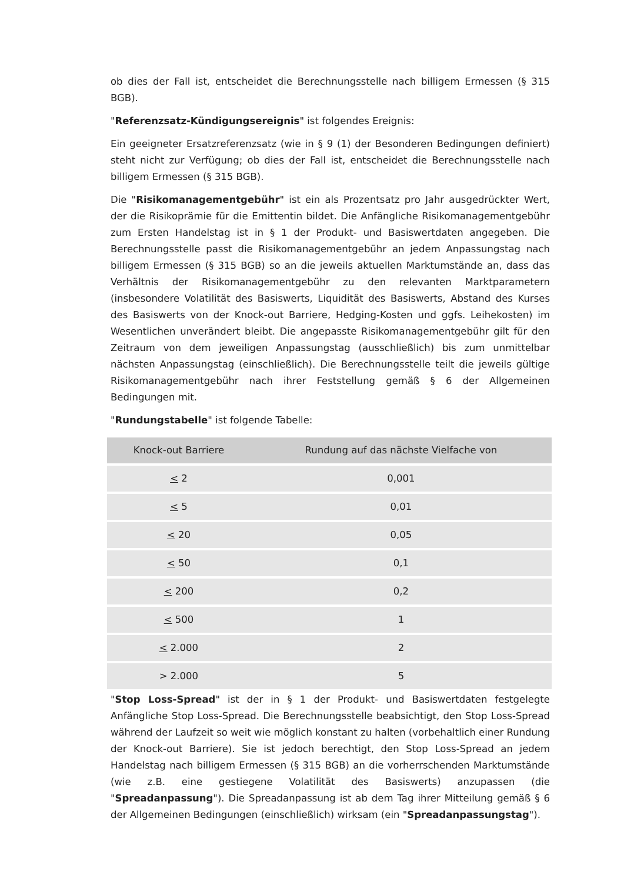ob dies der Fall ist, entscheidet die Berechnungsstelle nach billigem Ermessen (§ 315 BGB).
"Referenzsatz-Kündigungsereignis" ist folgendes Ereignis:
Ein geeigneter Ersatzreferenzsatz (wie in § 9 (1) der Besonderen Bedingungen definiert) steht nicht zur Verfügung; ob dies der Fall ist, entscheidet die Berechnungsstelle nach billigem Ermessen (§ 315 BGB).
Die "Risikomanagementgebühr" ist ein als Prozentsatz pro Jahr ausgedrückter Wert, der die Risikoprämie für die Emittentin bildet. Die Anfängliche Risikomanagementgebühr zum Ersten Handelstag ist in § 1 der Produkt- und Basiswertdaten angegeben. Die Berechnungsstelle passt die Risikomanagementgebühr an jedem Anpassungstag nach billigem Ermessen (§ 315 BGB) so an die jeweils aktuellen Marktumstände an, dass das Verhältnis der Risikomanagementgebühr zu den relevanten Marktparametern (insbesondere Volatilität des Basiswerts, Liquidität des Basiswerts, Abstand des Kurses des Basiswerts von der Knock-out Barriere, Hedging-Kosten und ggfs. Leihekosten) im Wesentlichen unverändert bleibt. Die angepasste Risikomanagementgebühr gilt für den Zeitraum von dem jeweiligen Anpassungstag (ausschließlich) bis zum unmittelbar nächsten Anpassungstag (einschließlich). Die Berechnungsstelle teilt die jeweils gültige Risikomanagementgebühr nach ihrer Feststellung gemäß § 6 der Allgemeinen Bedingungen mit.
"Rundungstabelle" ist folgende Tabelle:
| Knock-out Barriere | Rundung auf das nächste Vielfache von |
| --- | --- |
| < 2 | 0,001 |
| < 5 | 0,01 |
| < 20 | 0,05 |
| < 50 | 0,1 |
| < 200 | 0,2 |
| < 500 | 1 |
| < 2.000 | 2 |
| > 2.000 | 5 |
"Stop Loss-Spread" ist der in § 1 der Produkt- und Basiswertdaten festgelegte Anfängliche Stop Loss-Spread. Die Berechnungsstelle beabsichtigt, den Stop Loss-Spread während der Laufzeit so weit wie möglich konstant zu halten (vorbehaltlich einer Rundung der Knock-out Barriere). Sie ist jedoch berechtigt, den Stop Loss-Spread an jedem Handelstag nach billigem Ermessen (§ 315 BGB) an die vorherrschenden Marktumstände (wie z.B. eine gestiegene Volatilität des Basiswerts) anzupassen (die "Spreadanpassung"). Die Spreadanpassung ist ab dem Tag ihrer Mitteilung gemäß § 6 der Allgemeinen Bedingungen (einschließlich) wirksam (ein "Spreadanpassungstag").